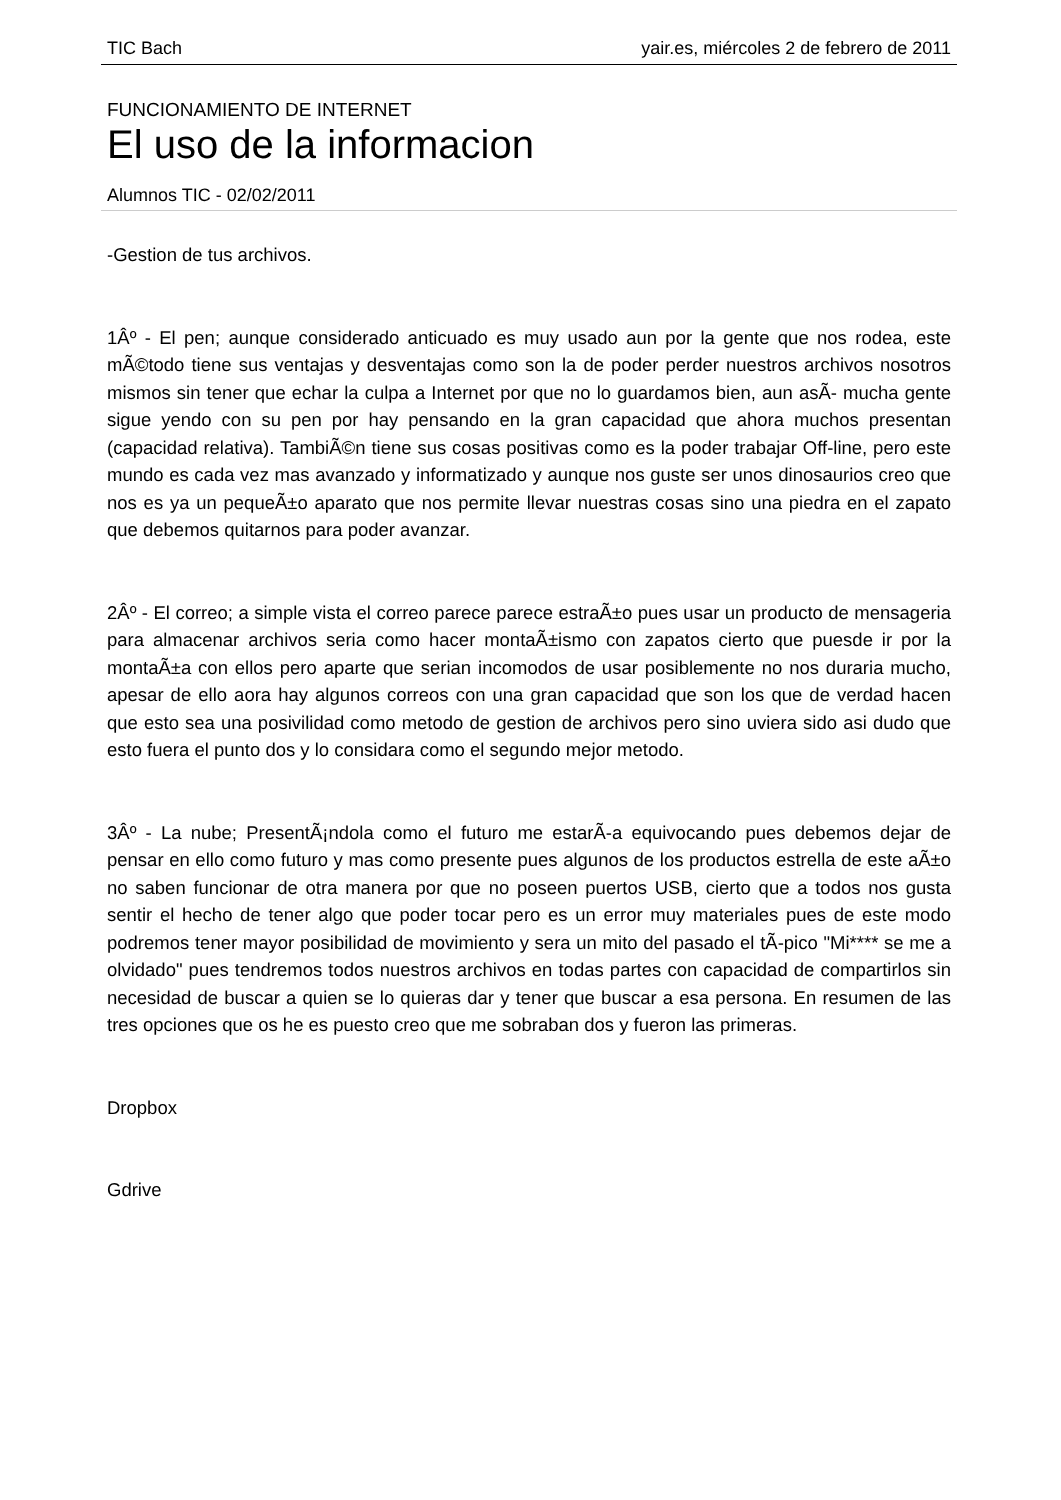TIC Bach yair.es, miércoles 2 de febrero de 2011
FUNCIONAMIENTO DE INTERNET
El uso de la informacion
Alumnos TIC - 02/02/2011
-Gestion de tus archivos.
1Âº - El pen; aunque considerado anticuado es muy usado aun por la gente que nos rodea, este mÃ©todo tiene sus ventajas y desventajas como son la de poder perder nuestros archivos nosotros mismos sin tener que echar la culpa a Internet por que no lo guardamos bien, aun asÃ- mucha gente sigue yendo con su pen por hay pensando en la gran capacidad que ahora muchos presentan (capacidad relativa). TambiÃ©n tiene sus cosas positivas como es la poder trabajar Off-line, pero este mundo es cada vez mas avanzado y informatizado y aunque nos guste ser unos dinosaurios creo que nos es ya un pequeÃ±o aparato que nos permite llevar nuestras cosas sino una piedra en el zapato que debemos quitarnos para poder avanzar.
2Âº - El correo; a simple vista el correo parece parece estraÃ±o pues usar un producto de mensageria para almacenar archivos seria como hacer montaÃ±ismo con zapatos cierto que puesde ir por la montaÃ±a con ellos pero aparte que serian incomodos de usar posiblemente no nos duraria mucho, apesar de ello aora hay algunos correos con una gran capacidad que son los que de verdad hacen que esto sea una posivilidad como metodo de gestion de archivos pero sino uviera sido asi dudo que esto fuera el punto dos y lo considara como el segundo mejor metodo.
3Âº - La nube; PresentÃ¡ndola como el futuro me estarÃ-a equivocando pues debemos dejar de pensar en ello como futuro y mas como presente pues algunos de los productos estrella de este aÃ±o no saben funcionar de otra manera por que no poseen puertos USB, cierto que a todos nos gusta sentir el hecho de tener algo que poder tocar pero es un error muy materiales pues de este modo podremos tener mayor posibilidad de movimiento y sera un mito del pasado el tÃ-pico "Mi**** se me a olvidado" pues tendremos todos nuestros archivos en todas partes con capacidad de compartirlos sin necesidad de buscar a quien se lo quieras dar y tener que buscar a esa persona. En resumen de las tres opciones que os he es puesto creo que me sobraban dos y fueron las primeras.
Dropbox
Gdrive